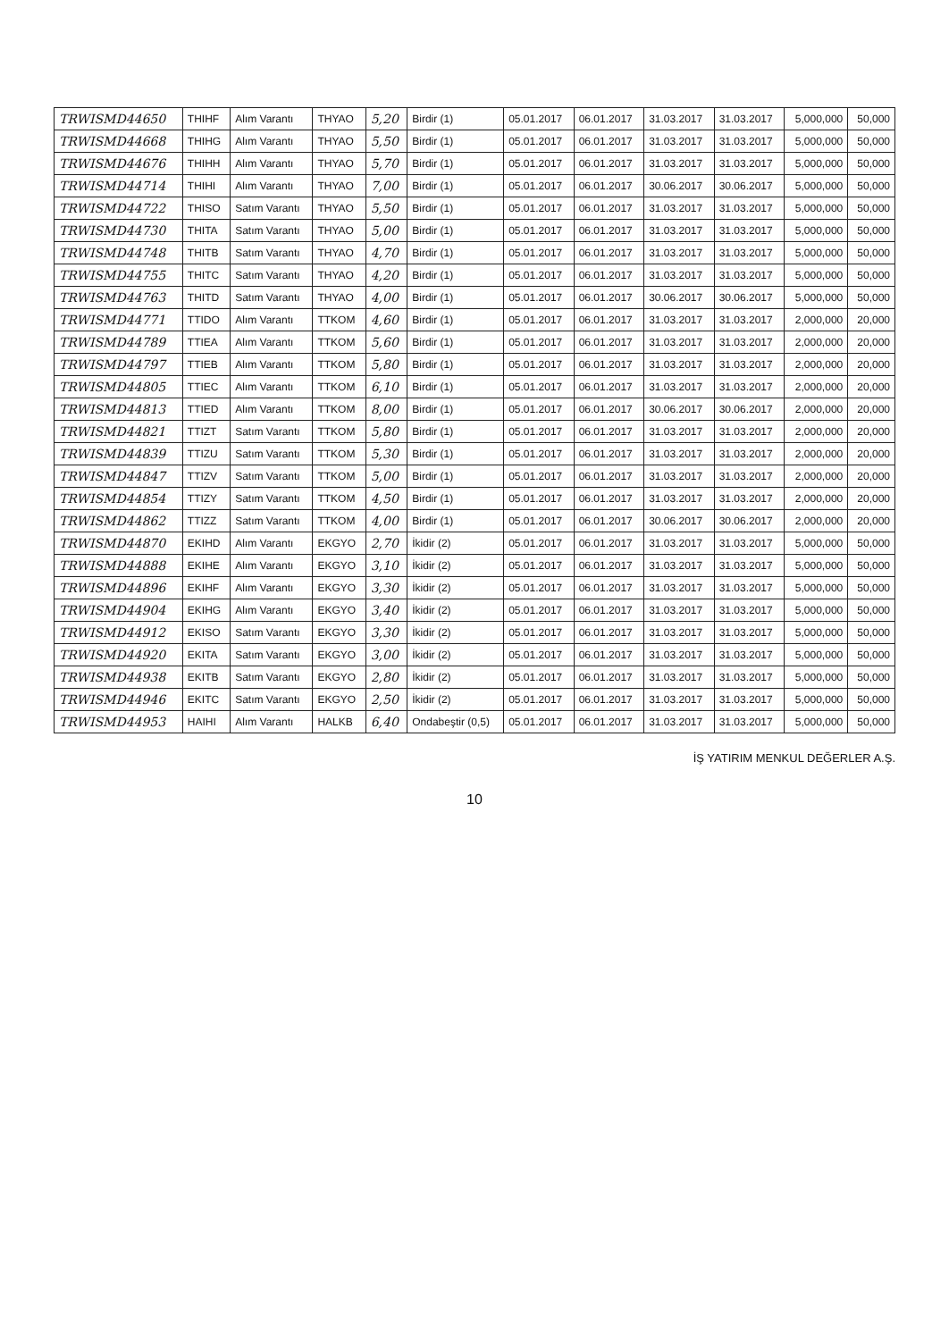| TRWISMD44650 | THIHF | Alım Varantı | THYAO | 5,20 | Birdir (1) | 05.01.2017 | 06.01.2017 | 31.03.2017 | 31.03.2017 | 5,000,000 | 50,000 |
| TRWISMD44668 | THIHG | Alım Varantı | THYAO | 5,50 | Birdir (1) | 05.01.2017 | 06.01.2017 | 31.03.2017 | 31.03.2017 | 5,000,000 | 50,000 |
| TRWISMD44676 | THIHH | Alım Varantı | THYAO | 5,70 | Birdir (1) | 05.01.2017 | 06.01.2017 | 31.03.2017 | 31.03.2017 | 5,000,000 | 50,000 |
| TRWISMD44714 | THIHI | Alım Varantı | THYAO | 7,00 | Birdir (1) | 05.01.2017 | 06.01.2017 | 30.06.2017 | 30.06.2017 | 5,000,000 | 50,000 |
| TRWISMD44722 | THISO | Satım Varantı | THYAO | 5,50 | Birdir (1) | 05.01.2017 | 06.01.2017 | 31.03.2017 | 31.03.2017 | 5,000,000 | 50,000 |
| TRWISMD44730 | THITA | Satım Varantı | THYAO | 5,00 | Birdir (1) | 05.01.2017 | 06.01.2017 | 31.03.2017 | 31.03.2017 | 5,000,000 | 50,000 |
| TRWISMD44748 | THITB | Satım Varantı | THYAO | 4,70 | Birdir (1) | 05.01.2017 | 06.01.2017 | 31.03.2017 | 31.03.2017 | 5,000,000 | 50,000 |
| TRWISMD44755 | THITC | Satım Varantı | THYAO | 4,20 | Birdir (1) | 05.01.2017 | 06.01.2017 | 31.03.2017 | 31.03.2017 | 5,000,000 | 50,000 |
| TRWISMD44763 | THITD | Satım Varantı | THYAO | 4,00 | Birdir (1) | 05.01.2017 | 06.01.2017 | 30.06.2017 | 30.06.2017 | 5,000,000 | 50,000 |
| TRWISMD44771 | TTIDO | Alım Varantı | TTKOM | 4,60 | Birdir (1) | 05.01.2017 | 06.01.2017 | 31.03.2017 | 31.03.2017 | 2,000,000 | 20,000 |
| TRWISMD44789 | TTIEA | Alım Varantı | TTKOM | 5,60 | Birdir (1) | 05.01.2017 | 06.01.2017 | 31.03.2017 | 31.03.2017 | 2,000,000 | 20,000 |
| TRWISMD44797 | TTIEB | Alım Varantı | TTKOM | 5,80 | Birdir (1) | 05.01.2017 | 06.01.2017 | 31.03.2017 | 31.03.2017 | 2,000,000 | 20,000 |
| TRWISMD44805 | TTIEC | Alım Varantı | TTKOM | 6,10 | Birdir (1) | 05.01.2017 | 06.01.2017 | 31.03.2017 | 31.03.2017 | 2,000,000 | 20,000 |
| TRWISMD44813 | TTIED | Alım Varantı | TTKOM | 8,00 | Birdir (1) | 05.01.2017 | 06.01.2017 | 30.06.2017 | 30.06.2017 | 2,000,000 | 20,000 |
| TRWISMD44821 | TTIZT | Satım Varantı | TTKOM | 5,80 | Birdir (1) | 05.01.2017 | 06.01.2017 | 31.03.2017 | 31.03.2017 | 2,000,000 | 20,000 |
| TRWISMD44839 | TTIZU | Satım Varantı | TTKOM | 5,30 | Birdir (1) | 05.01.2017 | 06.01.2017 | 31.03.2017 | 31.03.2017 | 2,000,000 | 20,000 |
| TRWISMD44847 | TTIZV | Satım Varantı | TTKOM | 5,00 | Birdir (1) | 05.01.2017 | 06.01.2017 | 31.03.2017 | 31.03.2017 | 2,000,000 | 20,000 |
| TRWISMD44854 | TTIZY | Satım Varantı | TTKOM | 4,50 | Birdir (1) | 05.01.2017 | 06.01.2017 | 31.03.2017 | 31.03.2017 | 2,000,000 | 20,000 |
| TRWISMD44862 | TTIZZ | Satım Varantı | TTKOM | 4,00 | Birdir (1) | 05.01.2017 | 06.01.2017 | 30.06.2017 | 30.06.2017 | 2,000,000 | 20,000 |
| TRWISMD44870 | EKIHD | Alım Varantı | EKGYO | 2,70 | İkidir (2) | 05.01.2017 | 06.01.2017 | 31.03.2017 | 31.03.2017 | 5,000,000 | 50,000 |
| TRWISMD44888 | EKIHE | Alım Varantı | EKGYO | 3,10 | İkidir (2) | 05.01.2017 | 06.01.2017 | 31.03.2017 | 31.03.2017 | 5,000,000 | 50,000 |
| TRWISMD44896 | EKIHF | Alım Varantı | EKGYO | 3,30 | İkidir (2) | 05.01.2017 | 06.01.2017 | 31.03.2017 | 31.03.2017 | 5,000,000 | 50,000 |
| TRWISMD44904 | EKIHG | Alım Varantı | EKGYO | 3,40 | İkidir (2) | 05.01.2017 | 06.01.2017 | 31.03.2017 | 31.03.2017 | 5,000,000 | 50,000 |
| TRWISMD44912 | EKISO | Satım Varantı | EKGYO | 3,30 | İkidir (2) | 05.01.2017 | 06.01.2017 | 31.03.2017 | 31.03.2017 | 5,000,000 | 50,000 |
| TRWISMD44920 | EKITA | Satım Varantı | EKGYO | 3,00 | İkidir (2) | 05.01.2017 | 06.01.2017 | 31.03.2017 | 31.03.2017 | 5,000,000 | 50,000 |
| TRWISMD44938 | EKITB | Satım Varantı | EKGYO | 2,80 | İkidir (2) | 05.01.2017 | 06.01.2017 | 31.03.2017 | 31.03.2017 | 5,000,000 | 50,000 |
| TRWISMD44946 | EKITC | Satım Varantı | EKGYO | 2,50 | İkidir (2) | 05.01.2017 | 06.01.2017 | 31.03.2017 | 31.03.2017 | 5,000,000 | 50,000 |
| TRWISMD44953 | HAIHI | Alım Varantı | HALKB | 6,40 | Ondabeştir (0,5) | 05.01.2017 | 06.01.2017 | 31.03.2017 | 31.03.2017 | 5,000,000 | 50,000 |
İŞ YATIRIM MENKUL DEĞERLER A.Ş.
10